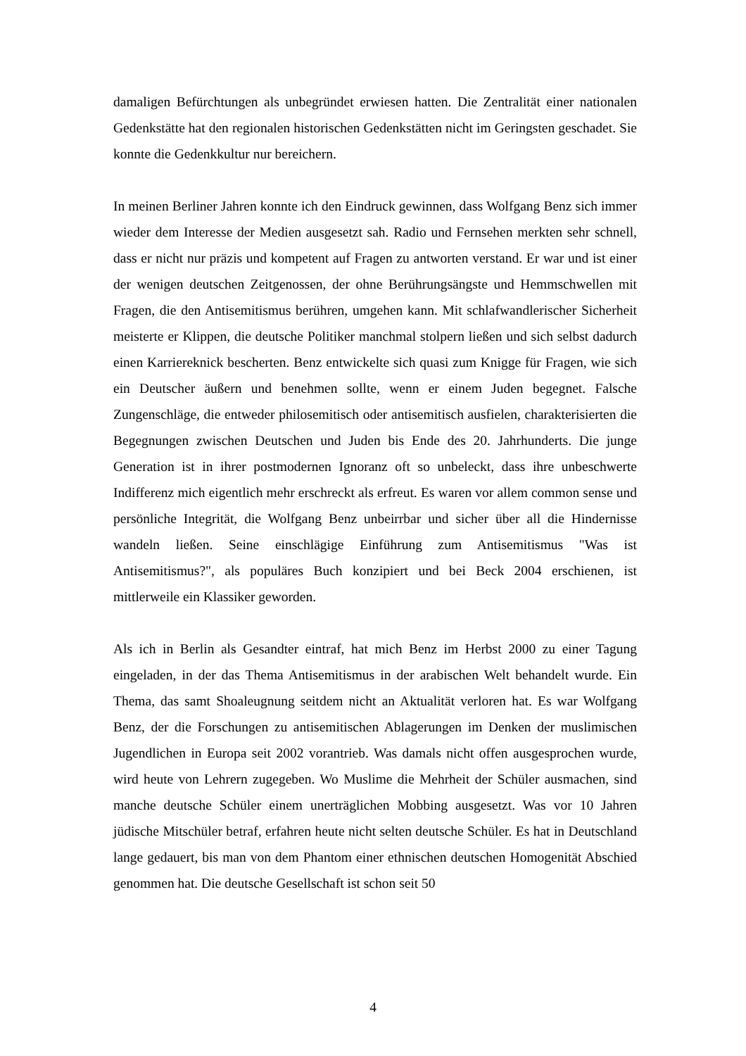damaligen Befürchtungen als unbegründet erwiesen hatten. Die Zentralität einer nationalen Gedenkstätte hat den regionalen historischen Gedenkstätten nicht im Geringsten geschadet. Sie konnte die Gedenkkultur nur bereichern.
In meinen Berliner Jahren konnte ich den Eindruck gewinnen, dass Wolfgang Benz sich immer wieder dem Interesse der Medien ausgesetzt sah. Radio und Fernsehen merkten sehr schnell, dass er nicht nur präzis und kompetent auf Fragen zu antworten verstand. Er war und ist einer der wenigen deutschen Zeitgenossen, der ohne Berührungsängste und Hemmschwellen mit Fragen, die den Antisemitismus berühren, umgehen kann. Mit schlafwandlerischer Sicherheit meisterte er Klippen, die deutsche Politiker manchmal stolpern ließen und sich selbst dadurch einen Karriereknick bescherten. Benz entwickelte sich quasi zum Knigge für Fragen, wie sich ein Deutscher äußern und benehmen sollte, wenn er einem Juden begegnet. Falsche Zungenschläge, die entweder philosemitisch oder antisemitisch ausfielen, charakterisierten die Begegnungen zwischen Deutschen und Juden bis Ende des 20. Jahrhunderts. Die junge Generation ist in ihrer postmodernen Ignoranz oft so unbeleckt, dass ihre unbeschwerte Indifferenz mich eigentlich mehr erschreckt als erfreut. Es waren vor allem common sense und persönliche Integrität, die Wolfgang Benz unbeirrbar und sicher über all die Hindernisse wandeln ließen. Seine einschlägige Einführung zum Antisemitismus "Was ist Antisemitismus?", als populäres Buch konzipiert und bei Beck 2004 erschienen, ist mittlerweile ein Klassiker geworden.
Als ich in Berlin als Gesandter eintraf, hat mich Benz im Herbst 2000 zu einer Tagung eingeladen, in der das Thema Antisemitismus in der arabischen Welt behandelt wurde. Ein Thema, das samt Shoaleugnung seitdem nicht an Aktualität verloren hat. Es war Wolfgang Benz, der die Forschungen zu antisemitischen Ablagerungen im Denken der muslimischen Jugendlichen in Europa seit 2002 vorantrieb. Was damals nicht offen ausgesprochen wurde, wird heute von Lehrern zugegeben. Wo Muslime die Mehrheit der Schüler ausmachen, sind manche deutsche Schüler einem unerträglichen Mobbing ausgesetzt. Was vor 10 Jahren jüdische Mitschüler betraf, erfahren heute nicht selten deutsche Schüler. Es hat in Deutschland lange gedauert, bis man von dem Phantom einer ethnischen deutschen Homogenität Abschied genommen hat. Die deutsche Gesellschaft ist schon seit 50
4